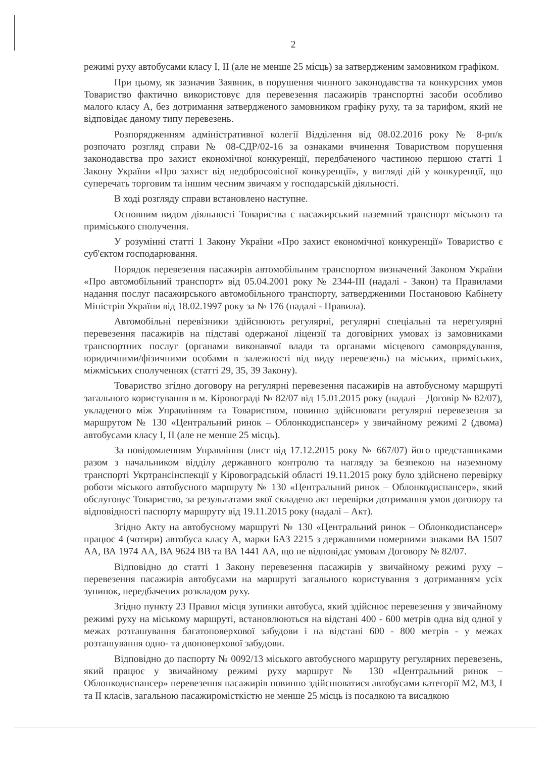2
режимі руху автобусами класу I, II (але не менше 25 місць) за затвердженим замовником графіком.
При цьому, як зазначив Заявник, в порушення чинного законодавства та конкурсних умов Товариство фактично використовує для перевезення пасажирів транспортні засоби особливо малого класу А, без дотримання затвердженого замовником графіку руху, та за тарифом, який не відповідає даному типу перевезень.
Розпорядженням адміністративної колегії Відділення від 08.02.2016 року № 8-рп/к розпочато розгляд справи № 08-СДР/02-16 за ознаками вчинення Товариством порушення законодавства про захист економічної конкуренції, передбаченого частиною першою статті 1 Закону України «Про захист від недобросовісної конкуренції», у вигляді дій у конкуренції, що суперечать торговим та іншим чесним звичаям у господарській діяльності.
В ході розгляду справи встановлено наступне.
Основним видом діяльності Товариства є пасажирський наземний транспорт міського та приміського сполучення.
У розумінні статті 1 Закону України «Про захист економічної конкуренції» Товариство є суб'єктом господарювання.
Порядок перевезення пасажирів автомобільним транспортом визначений Законом України «Про автомобільний транспорт» від 05.04.2001 року № 2344-III (надалі - Закон) та Правилами надання послуг пасажирського автомобільного транспорту, затвердженими Постановою Кабінету Міністрів України від 18.02.1997 року за № 176 (надалі - Правила).
Автомобільні перевізники здійснюють регулярні, регулярні спеціальні та нерегулярні перевезення пасажирів на підставі одержаної ліцензії та договірних умовах із замовниками транспортних послуг (органами виконавчої влади та органами місцевого самоврядування, юридичними/фізичними особами в залежності від виду перевезень) на міських, приміських, міжміських сполученнях (статті 29, 35, 39 Закону).
Товариство згідно договору на регулярні перевезення пасажирів на автобусному маршруті загального користування в м. Кіровограді № 82/07 від 15.01.2015 року (надалі – Договір № 82/07), укладеного між Управлінням та Товариством, повинно здійснювати регулярні перевезення за маршрутом № 130 «Центральний ринок – Облонкодиспансер» у звичайному режимі 2 (двома) автобусами класу I, II (але не менше 25 місць).
За повідомленням Управління (лист від 17.12.2015 року № 667/07) його представниками разом з начальником відділу державного контролю та нагляду за безпекою на наземному транспорті Укртрансінспекції у Кіровоградській області 19.11.2015 року було здійснено перевірку роботи міського автобусного маршруту № 130 «Центральний ринок – Облонкодиспансер», який обслуговує Товариство, за результатами якої складено акт перевірки дотримання умов договору та відповідності паспорту маршруту від 19.11.2015 року (надалі – Акт).
Згідно Акту на автобусному маршруті № 130 «Центральний ринок – Облонкодиспансер» працює 4 (чотири) автобуса класу А, марки БАЗ 2215 з державними номерними знаками ВА 1507 АА, ВА 1974 АА, ВА 9624 ВВ та ВА 1441 АА, що не відповідає умовам Договору № 82/07.
Відповідно до статті 1 Закону перевезення пасажирів у звичайному режимі руху – перевезення пасажирів автобусами на маршруті загального користування з дотриманням усіх зупинок, передбачених розкладом руху.
Згідно пункту 23 Правил місця зупинки автобуса, який здійснює перевезення у звичайному режимі руху на міському маршруті, встановлюються на відстані 400 - 600 метрів одна від одної у межах розташування багатоповерхової забудови і на відстані 600 - 800 метрів - у межах розташування одно- та двоповерхової забудови.
Відповідно до паспорту № 0092/13 міського автобусного маршруту регулярних перевезень, який працює у звичайному режимі руху маршрут № 130 «Центральний ринок – Облонкодиспансер» перевезення пасажирів повинно здійснюватися автобусами категорії М2, М3, I та II класів, загальною пасажиромісткістю не менше 25 місць із посадкою та висадкою